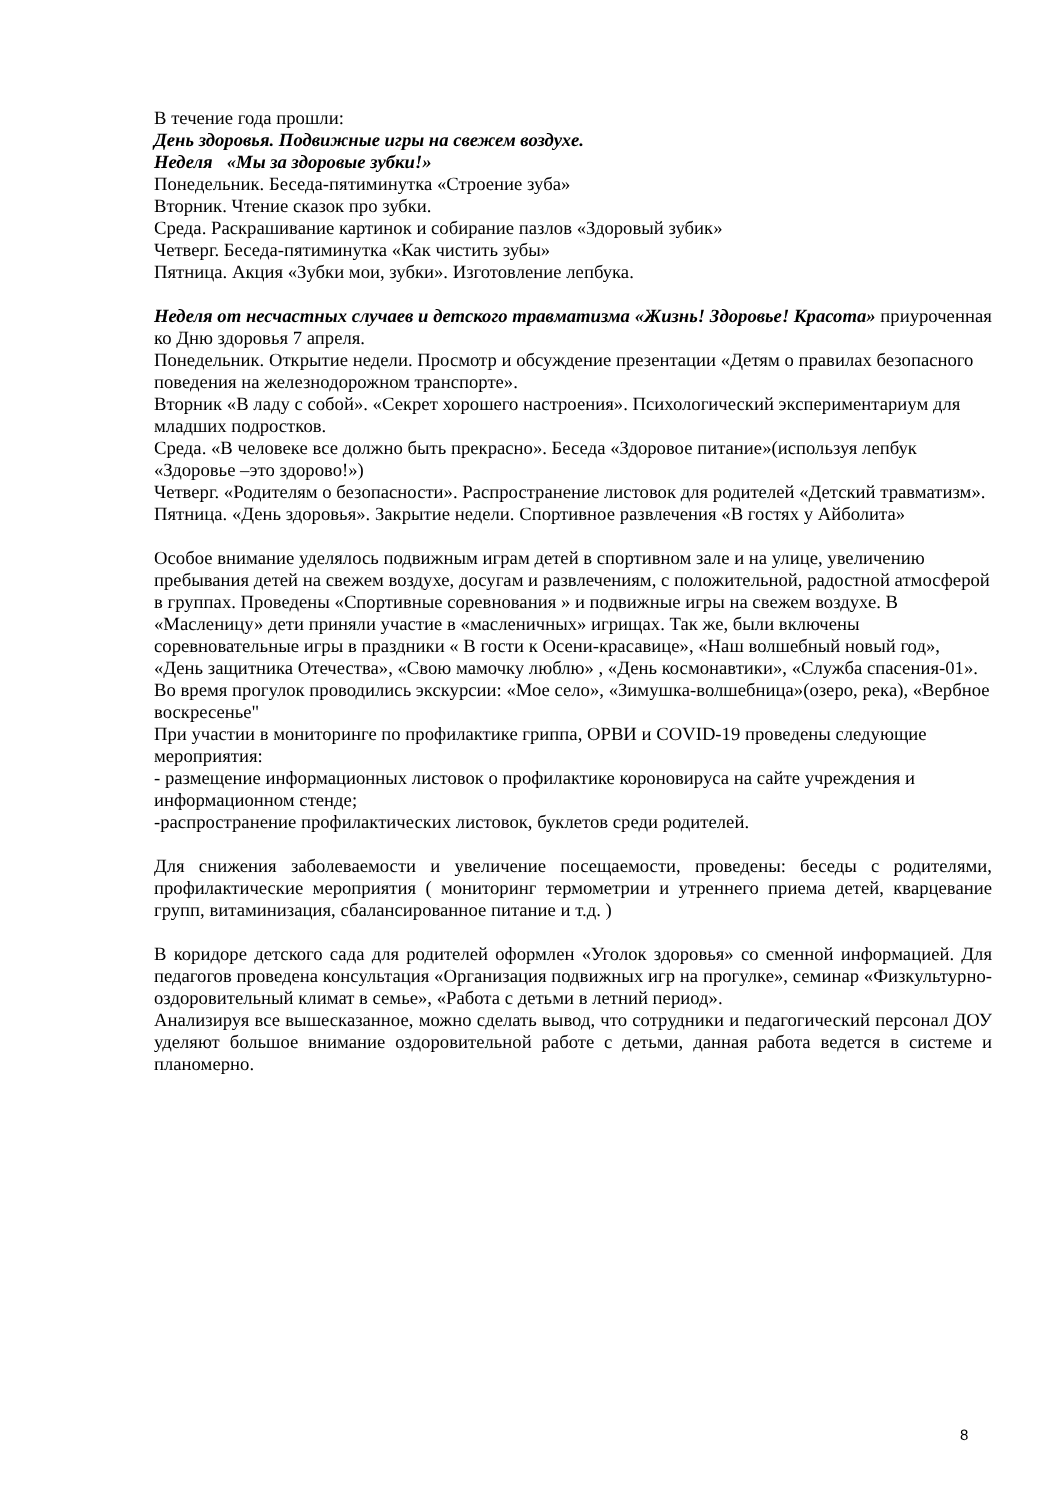В течение года прошли:
День здоровья. Подвижные игры на свежем воздухе.
Неделя «Мы за здоровые зубки!»
Понедельник. Беседа-пятиминутка «Строение зуба»
Вторник. Чтение сказок про зубки.
Среда. Раскрашивание картинок и собирание пазлов «Здоровый зубик»
Четверг. Беседа-пятиминутка «Как чистить зубы»
Пятница. Акция «Зубки мои, зубки». Изготовление лепбука.
Неделя от несчастных случаев и детского травматизма «Жизнь! Здоровье! Красота» приуроченная ко Дню здоровья 7 апреля.
Понедельник. Открытие недели. Просмотр и обсуждение презентации «Детям о правилах безопасного поведения на железнодорожном транспорте».
Вторник «В ладу с собой». «Секрет хорошего настроения». Психологический экспериментариум для младших подростков.
Среда. «В человеке все должно быть прекрасно». Беседа «Здоровое питание»(используя лепбук «Здоровье –это здорово!»)
Четверг. «Родителям о безопасности». Распространение листовок для родителей «Детский травматизм».
Пятница. «День здоровья». Закрытие недели. Спортивное развлечения «В гостях у Айболита»
Особое внимание уделялось подвижным играм детей в спортивном зале и на улице, увеличению пребывания детей на свежем воздухе, досугам и развлечениям, с положительной, радостной атмосферой в группах. Проведены «Спортивные соревнования » и подвижные игры на свежем воздухе. В «Масленицу» дети приняли участие в «масленичных» игрищах. Так же, были включены соревновательные игры в праздники « В гости к Осени-красавице», «Наш волшебный новый год», «День защитника Отечества», «Свою мамочку люблю» , «День космонавтики», «Служба спасения-01». Во время прогулок проводились экскурсии: «Мое село», «Зимушка-волшебница»(озеро, река), «Вербное воскресенье"
При участии в мониторинге по профилактике гриппа, ОРВИ и COVID-19 проведены следующие мероприятия:
- размещение информационных листовок о профилактике короновируса на сайте учреждения и информационном стенде;
-распространение профилактических листовок, буклетов среди родителей.
Для снижения заболеваемости и увеличение посещаемости, проведены: беседы с родителями, профилактические мероприятия ( мониторинг термометрии и утреннего приема детей, кварцевание групп, витаминизация, сбалансированное питание и т.д. )
В коридоре детского сада для родителей оформлен «Уголок здоровья» со сменной информацией. Для педагогов проведена консультация «Организация подвижных игр на прогулке», семинар «Физкультурно-оздоровительный климат в семье», «Работа с детьми в летний период».
Анализируя все вышесказанное, можно сделать вывод, что сотрудники и педагогический персонал ДОУ уделяют большое внимание оздоровительной работе с детьми, данная работа ведется в системе и планомерно.
8